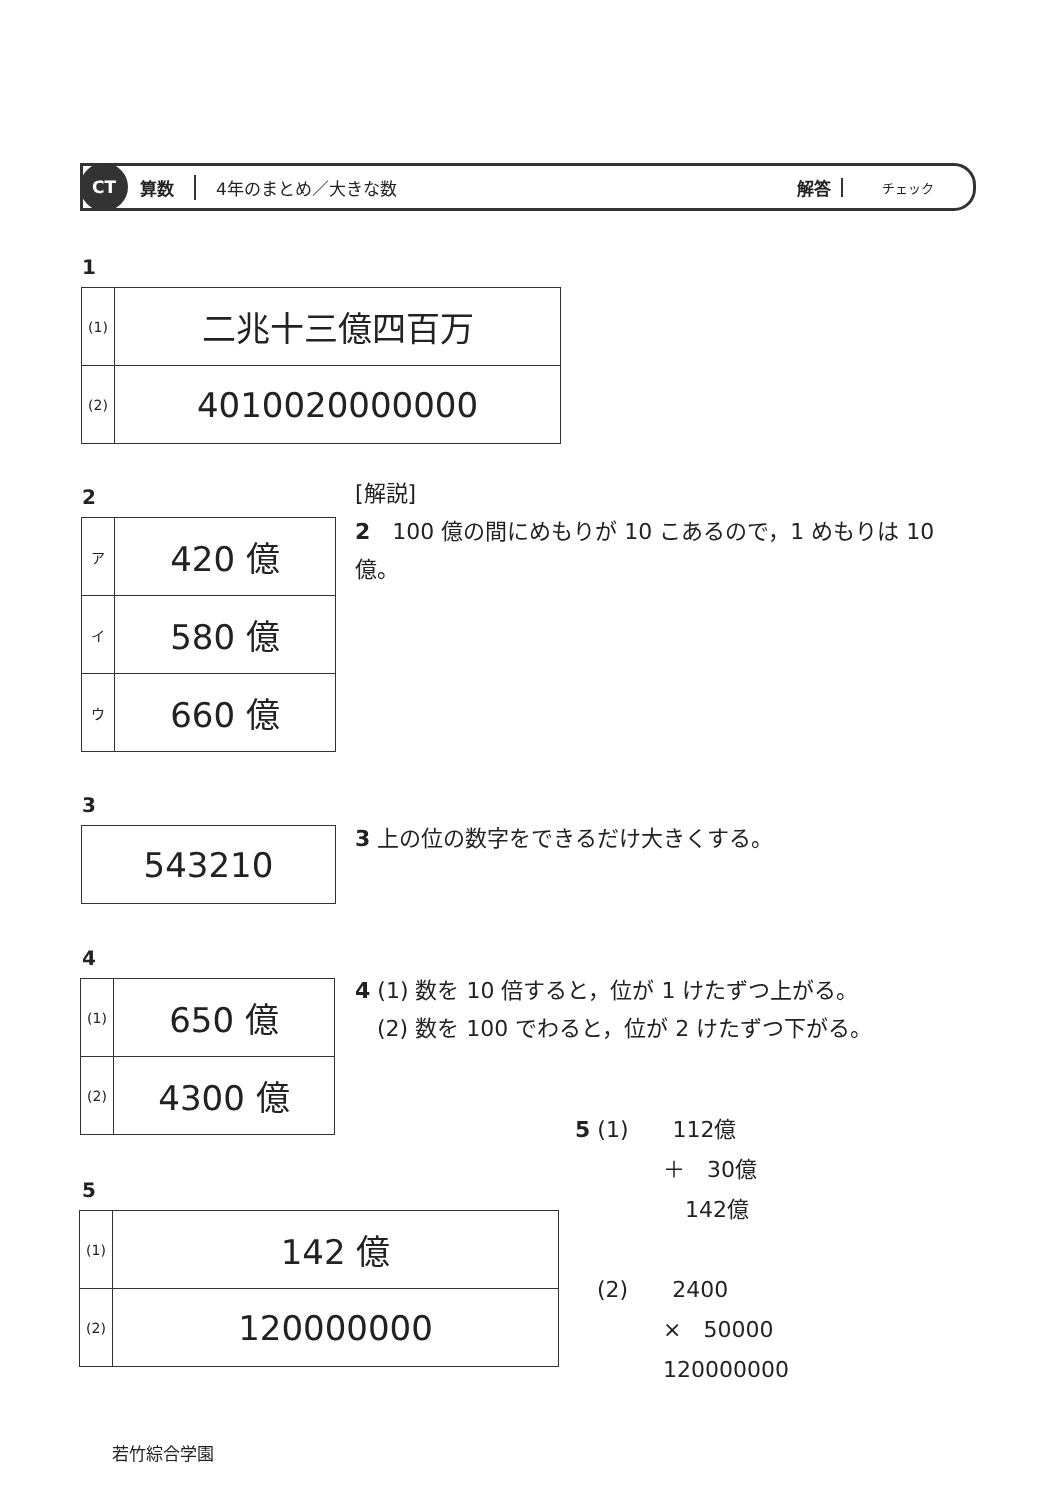CT
算数 4年のまとめ／大きな数 解答 チェック
1
| (1) | 二兆十三億四百万 |
| (2) | 4010020000000 |
2
| ア | 420 億 |
| イ | 580 億 |
| ウ | 660 億 |
[解説]
2　100 億の間にめもりが 10 こあるので，1 めもりは 10 億。
3
| 543210 |
3 上の位の数字をできるだけ大きくする。
4
| (1) | 650 億 |
| (2) | 4300 億 |
4 (1) 数を 10 倍すると，位が 1 けたずつ上がる。
　(2) 数を 100 でわると，位が 2 けたずつ下がる。
5 (1)　　112億
　　　　＋　30億
　　　　　142億
　(2)　　2400
　　　　×　50000
　　　　120000000
5
| (1) | 142 億 |
| (2) | 120000000 |
若竹綜合学園